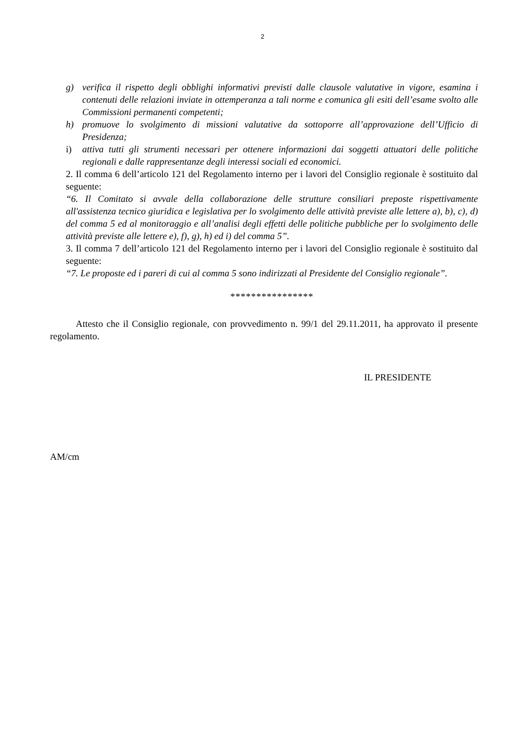2
g) verifica il rispetto degli obblighi informativi previsti dalle clausole valutative in vigore, esamina i contenuti delle relazioni inviate in ottemperanza a tali norme e comunica gli esiti dell’esame svolto alle Commissioni permanenti competenti;
h) promuove lo svolgimento di missioni valutative da sottoporre all’approvazione dell’Ufficio di Presidenza;
i) attiva tutti gli strumenti necessari per ottenere informazioni dai soggetti attuatori delle politiche regionali e dalle rappresentanze degli interessi sociali ed economici.
2. Il comma 6 dell’articolo 121 del Regolamento interno per i lavori del Consiglio regionale è sostituito dal seguente:
“6. Il Comitato si avvale della collaborazione delle strutture consiliari preposte rispettivamente all'assistenza tecnico giuridica e legislativa per lo svolgimento delle attività previste alle lettere a), b), c), d) del comma 5 ed al monitoraggio e all’analisi degli effetti delle politiche pubbliche per lo svolgimento delle attività previste alle lettere e), f), g), h) ed i) del comma 5”.
3. Il comma 7 dell’articolo 121 del Regolamento interno per i lavori del Consiglio regionale è sostituito dal seguente:
“7. Le proposte ed i pareri di cui al comma 5 sono indirizzati al Presidente del Consiglio regionale”.
****************
Attesto che il Consiglio regionale, con provvedimento n. 99/1 del 29.11.2011, ha approvato il presente regolamento.
IL PRESIDENTE
AM/cm